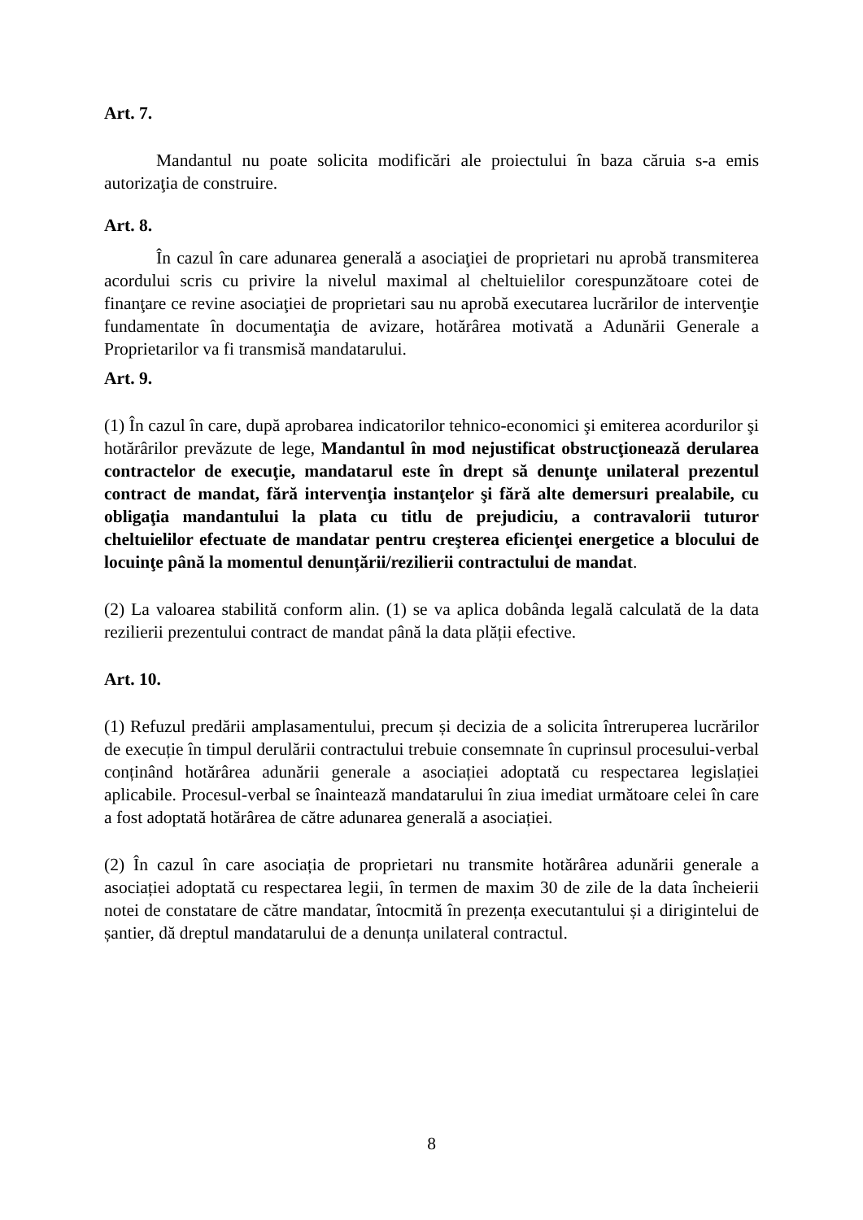Art. 7.
Mandantul nu poate solicita modificări ale proiectului în baza căruia s-a emis autorizaţia de construire.
Art. 8.
În cazul în care adunarea generală a asociaţiei de proprietari nu aprobă transmiterea acordului scris cu privire la nivelul maximal al cheltuielilor corespunzătoare cotei de finanţare ce revine asociaţiei de proprietari sau nu aprobă executarea lucrărilor de intervenţie fundamentate în documentaţia de avizare, hotărârea motivată a Adunării Generale a Proprietarilor va fi transmisă mandatarului.
Art. 9.
(1) În cazul în care, după aprobarea indicatorilor tehnico-economici şi emiterea acordurilor şi hotărârilor prevăzute de lege, Mandantul în mod nejustificat obstrucţionează derularea contractelor de execuţie, mandatarul este în drept să denunţe unilateral prezentul contract de mandat, fără intervenţia instanţelor şi fără alte demersuri prealabile, cu obligaţia mandantului la plata cu titlu de prejudiciu, a contravalorii tuturor cheltuielilor efectuate de mandatar pentru creşterea eficienţei energetice a blocului de locuinţe până la momentul denunțării/rezilierii contractului de mandat.
(2) La valoarea stabilită conform alin. (1) se va aplica dobânda legală calculată de la data rezilierii prezentului contract de mandat până la data plății efective.
Art. 10.
(1) Refuzul predării amplasamentului, precum și decizia de a solicita întreruperea lucrărilor de execuție în timpul derulării contractului trebuie consemnate în cuprinsul procesului-verbal conținând hotărârea adunării generale a asociației adoptată cu respectarea legislației aplicabile. Procesul-verbal se înaintează mandatarului în ziua imediat următoare celei în care a fost adoptată hotărârea de către adunarea generală a asociației.
(2) În cazul în care asociația de proprietari nu transmite hotărârea adunării generale a asociației adoptată cu respectarea legii, în termen de maxim 30 de zile de la data încheierii notei de constatare de către mandatar, întocmită în prezența executantului și a dirigintelui de șantier, dă dreptul mandatarului de a denunța unilateral contractul.
8